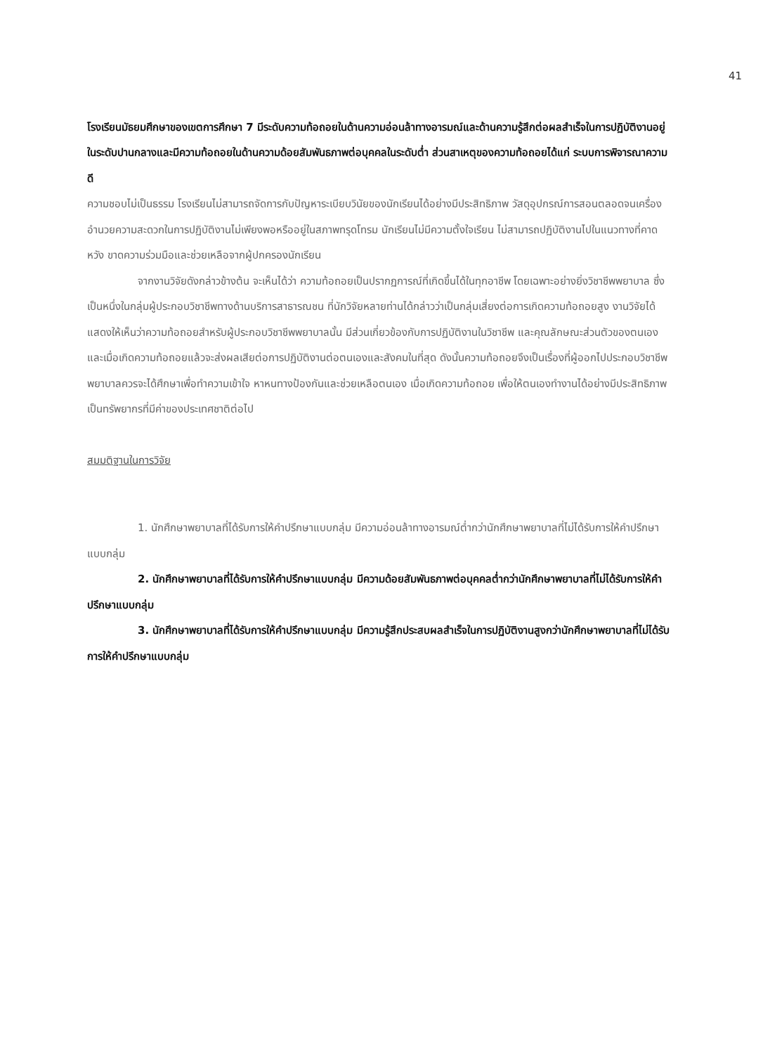41
โรงเรียนมัธยมศึกษาของเขตการศึกษา 7 มีระดับความท้อถอยในด้านความอ่อนล้าทางอารมณ์และด้านความรู้สึกต่อผลสำเร็จในการปฏิบัติงานอยู่ในระดับปานกลางและมีความท้อถอยในด้านความด้อยสัมพันธภาพต่อบุคคลในระดับต่ำ ส่วนสาเหตุของความท้อถอยได้แก่ ระบบการพิจารณาความดี
ความชอบไม่เป็นธรรม โรงเรียนไม่สามารถจัดการกับปัญหาระเบียบวินัยของนักเรียนได้อย่างมีประสิทธิภาพ วัสดุอุปกรณ์การสอนตลอดจนเครื่องอำนวยความสะดวกในการปฏิบัติงานไม่เพียงพอหรืออยู่ในสภาพทรุดโทรม นักเรียนไม่มีความตั้งใจเรียน ไม่สามารถปฏิบัติงานไปในแนวทางที่คาดหวัง ขาดความร่วมมือและช่วยเหลือจากผู้ปกครองนักเรียน
จากงานวิจัยดังกล่าวข้างต้น จะเห็นได้ว่า ความท้อถอยเป็นปรากฏการณ์ที่เกิดขึ้นได้ในทุกอาชีพ โดยเฉพาะอย่างยิ่งวิชาชีพพยาบาล ซึ่งเป็นหนึ่งในกลุ่มผู้ประกอบวิชาชีพทางด้านบริการสาธารณชน ที่นักวิจัยหลายท่านได้กล่าวว่าเป็นกลุ่มเสี่ยงต่อการเกิดความท้อถอยสูง งานวิจัยได้แสดงให้เห็นว่าความท้อถอยสำหรับผู้ประกอบวิชาชีพพยาบาลนั้น มีส่วนเกี่ยวข้องกับการปฏิบัติงานในวิชาชีพ และคุณลักษณะส่วนตัวของตนเอง และเมื่อเกิดความท้อถอยแล้วจะส่งผลเสียต่อการปฏิบัติงานต่อตนเองและสังคมในที่สุด ดังนั้นความท้อถอยจึงเป็นเรื่องที่ผู้ออกไปประกอบวิชาชีพพยาบาลควรจะได้ศึกษาเพื่อทำความเข้าใจ หาหนทางป้องกันและช่วยเหลือตนเอง เมื่อเกิดความท้อถอย เพื่อให้ตนเองทำงานได้อย่างมีประสิทธิภาพ เป็นทรัพยากรที่มีค่าของประเทศชาติต่อไป
สมมติฐานในการวิจัย
1. นักศึกษาพยาบาลที่ได้รับการให้คำปรึกษาแบบกลุ่ม มีความอ่อนล้าทางอารมณ์ต่ำกว่านักศึกษาพยาบาลที่ไม่ได้รับการให้คำปรึกษาแบบกลุ่ม
2. นักศึกษาพยาบาลที่ได้รับการให้คำปรึกษาแบบกลุ่ม มีความด้อยสัมพันธภาพต่อบุคคลต่ำกว่านักศึกษาพยาบาลที่ไม่ได้รับการให้คำปรึกษาแบบกลุ่ม
3. นักศึกษาพยาบาลที่ได้รับการให้คำปรึกษาแบบกลุ่ม มีความรู้สึกประสบผลสำเร็จในการปฏิบัติงานสูงกว่านักศึกษาพยาบาลที่ไม่ได้รับการให้คำปรึกษาแบบกลุ่ม